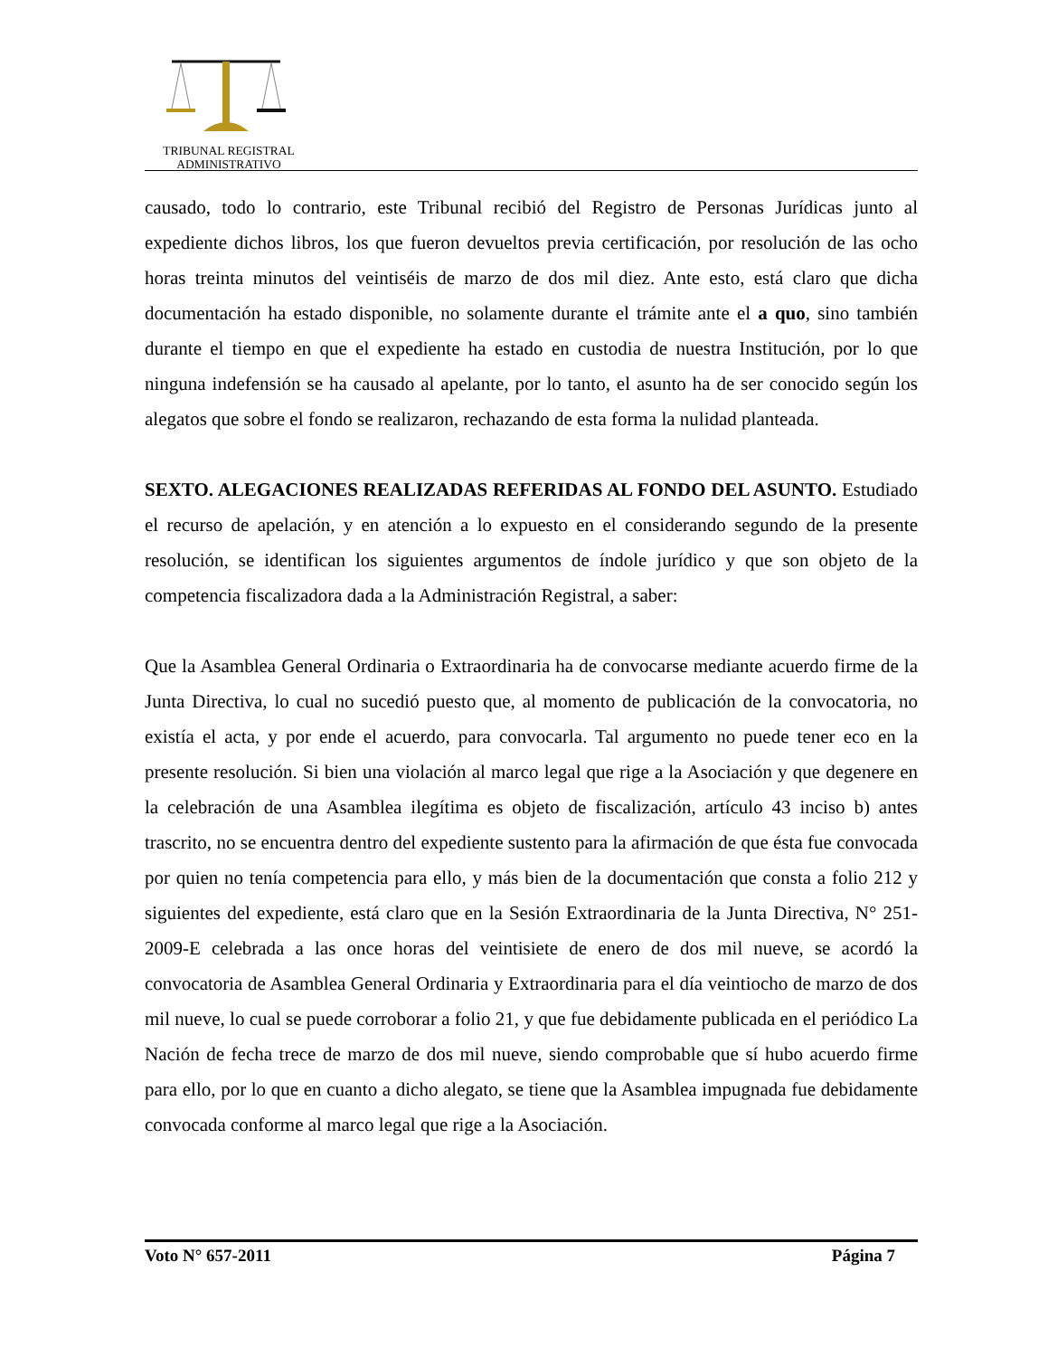TRIBUNAL REGISTRAL
ADMINISTRATIVO
causado, todo lo contrario, este Tribunal recibió del Registro de Personas Jurídicas junto al expediente dichos libros, los que fueron devueltos previa certificación, por resolución de las ocho horas treinta minutos del veintiséis de marzo de dos mil diez. Ante esto, está claro que dicha documentación ha estado disponible, no solamente durante el trámite ante el a quo, sino también durante el tiempo en que el expediente ha estado en custodia de nuestra Institución, por lo que ninguna indefensión se ha causado al apelante, por lo tanto, el asunto ha de ser conocido según los alegatos que sobre el fondo se realizaron, rechazando de esta forma la nulidad planteada.
SEXTO. ALEGACIONES REALIZADAS REFERIDAS AL FONDO DEL ASUNTO. Estudiado el recurso de apelación, y en atención a lo expuesto en el considerando segundo de la presente resolución, se identifican los siguientes argumentos de índole jurídico y que son objeto de la competencia fiscalizadora dada a la Administración Registral, a saber:
Que la Asamblea General Ordinaria o Extraordinaria ha de convocarse mediante acuerdo firme de la Junta Directiva, lo cual no sucedió puesto que, al momento de publicación de la convocatoria, no existía el acta, y por ende el acuerdo, para convocarla. Tal argumento no puede tener eco en la presente resolución. Si bien una violación al marco legal que rige a la Asociación y que degenere en la celebración de una Asamblea ilegítima es objeto de fiscalización, artículo 43 inciso b) antes trascrito, no se encuentra dentro del expediente sustento para la afirmación de que ésta fue convocada por quien no tenía competencia para ello, y más bien de la documentación que consta a folio 212 y siguientes del expediente, está claro que en la Sesión Extraordinaria de la Junta Directiva, N° 251-2009-E celebrada a las once horas del veintisiete de enero de dos mil nueve, se acordó la convocatoria de Asamblea General Ordinaria y Extraordinaria para el día veintiocho de marzo de dos mil nueve, lo cual se puede corroborar a folio 21, y que fue debidamente publicada en el periódico La Nación de fecha trece de marzo de dos mil nueve, siendo comprobable que sí hubo acuerdo firme para ello, por lo que en cuanto a dicho alegato, se tiene que la Asamblea impugnada fue debidamente convocada conforme al marco legal que rige a la Asociación.
Voto N° 657-2011 Página 7